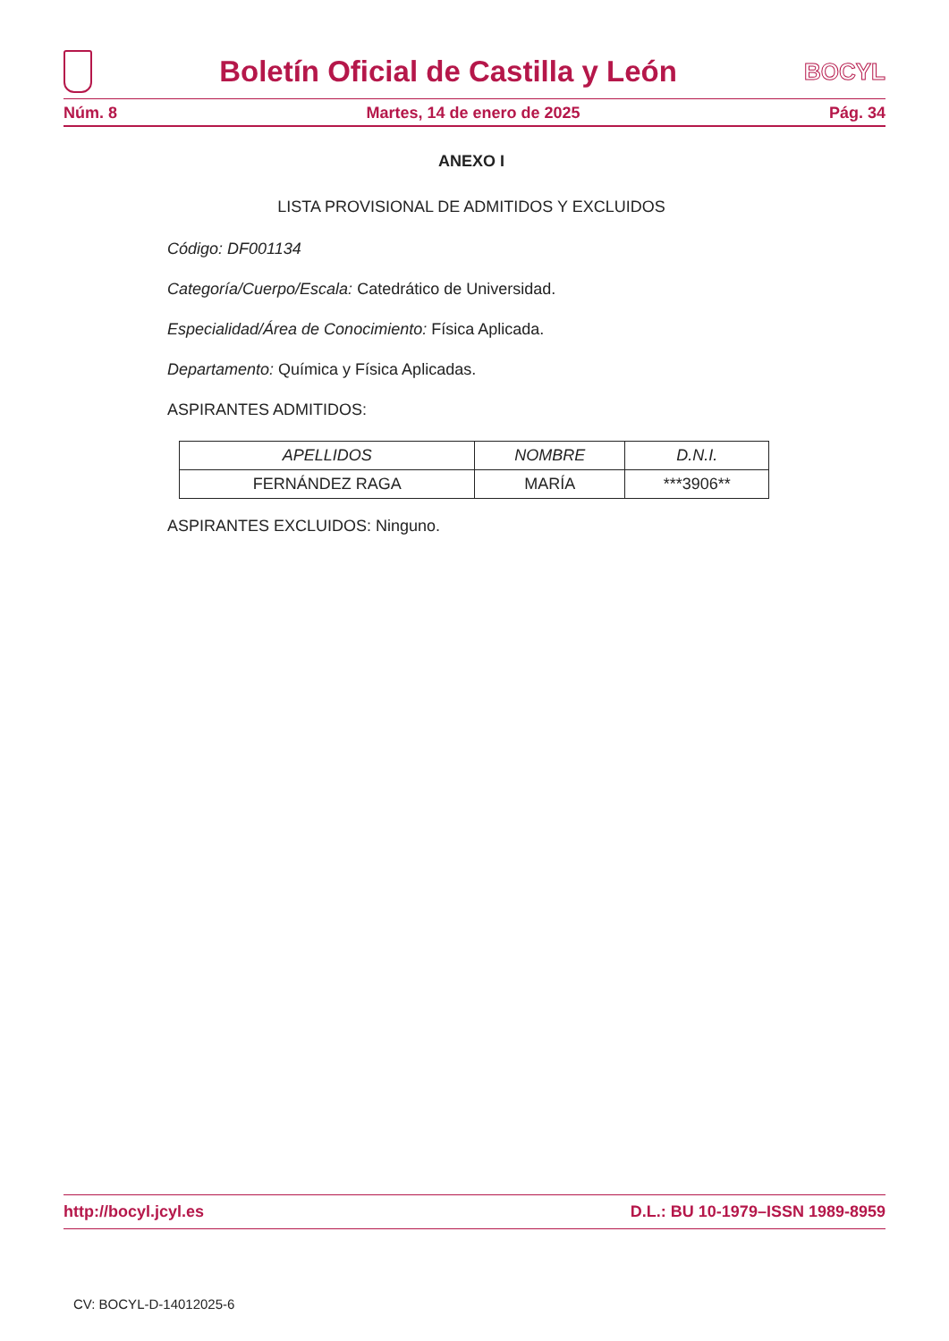Boletín Oficial de Castilla y León
BOCYL
Núm. 8 Martes, 14 de enero de 2025 Pág. 34
ANEXO I
LISTA PROVISIONAL DE ADMITIDOS Y EXCLUIDOS
Código: DF001134
Categoría/Cuerpo/Escala: Catedrático de Universidad.
Especialidad/Área de Conocimiento: Física Aplicada.
Departamento: Química y Física Aplicadas.
ASPIRANTES ADMITIDOS:
| APELLIDOS | NOMBRE | D.N.I. |
| --- | --- | --- |
| FERNÁNDEZ RAGA | MARÍA | ***3906** |
ASPIRANTES EXCLUIDOS: Ninguno.
http://bocyl.jcyl.es D.L.: BU 10-1979–ISSN 1989-8959
CV: BOCYL-D-14012025-6